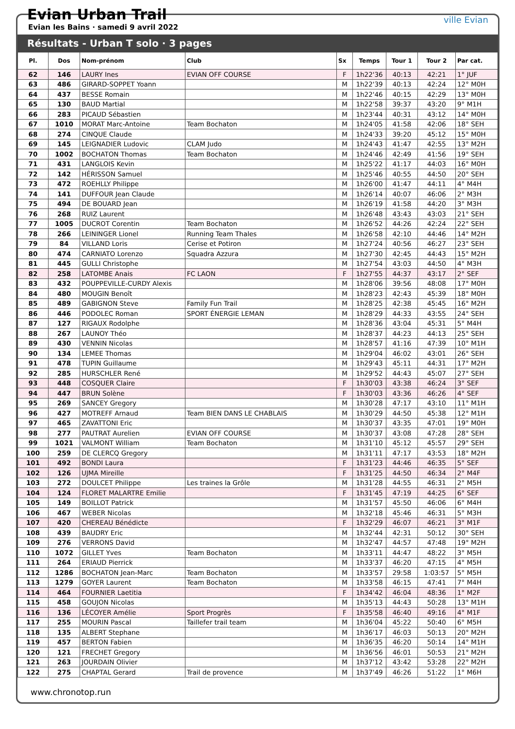Evian Urban Trail
Evian les Bains · samedi 9 avril 2022
ville Evian
Résultats - Urban T solo · 3 pages
| Pl. | Dos | Nom-prénom | Club | Sx | Temps | Tour 1 | Tour 2 | Par cat. |
| --- | --- | --- | --- | --- | --- | --- | --- | --- |
| 62 | 146 | LAURY Ines | EVIAN OFF COURSE | F | 1h22'36 | 40:13 | 42:21 | 1° JUF |
| 63 | 486 | GIRARD-SOPPET Yoann | | M | 1h22'39 | 40:13 | 42:24 | 12° M0H |
| 64 | 437 | BESSE Romain | | M | 1h22'46 | 40:15 | 42:29 | 13° M0H |
| 65 | 130 | BAUD Martial | | M | 1h22'58 | 39:37 | 43:20 | 9° M1H |
| 66 | 283 | PICAUD Sébastien | | M | 1h23'44 | 40:31 | 43:12 | 14° M0H |
| 67 | 1010 | MORAT Marc-Antoine | Team Bochaton | M | 1h24'05 | 41:58 | 42:06 | 18° SEH |
| 68 | 274 | CINQUE Claude | | M | 1h24'33 | 39:20 | 45:12 | 15° M0H |
| 69 | 145 | LEIGNADIER Ludovic | CLAM Judo | M | 1h24'43 | 41:47 | 42:55 | 13° M2H |
| 70 | 1002 | BOCHATON Thomas | Team Bochaton | M | 1h24'46 | 42:49 | 41:56 | 19° SEH |
| 71 | 431 | LANGLOIS Kevin | | M | 1h25'22 | 41:17 | 44:03 | 16° M0H |
| 72 | 142 | HÉRISSON Samuel | | M | 1h25'46 | 40:55 | 44:50 | 20° SEH |
| 73 | 472 | ROEHLLY Philippe | | M | 1h26'00 | 41:47 | 44:11 | 4° M4H |
| 74 | 141 | DUFFOUR Jean Claude | | M | 1h26'14 | 40:07 | 46:06 | 2° M3H |
| 75 | 494 | DE BOUARD Jean | | M | 1h26'19 | 41:58 | 44:20 | 3° M3H |
| 76 | 268 | RUIZ Laurent | | M | 1h26'48 | 43:43 | 43:03 | 21° SEH |
| 77 | 1005 | DUCROT Corentin | Team Bochaton | M | 1h26'52 | 44:26 | 42:24 | 22° SEH |
| 78 | 266 | LEININGER Lionel | Running Team Thales | M | 1h26'58 | 42:10 | 44:46 | 14° M2H |
| 79 | 84 | VILLAND Loris | Cerise et Potiron | M | 1h27'24 | 40:56 | 46:27 | 23° SEH |
| 80 | 474 | CARNIATO Lorenzo | Squadra Azzura | M | 1h27'30 | 42:45 | 44:43 | 15° M2H |
| 81 | 445 | GULLI Christophe | | M | 1h27'54 | 43:03 | 44:50 | 4° M3H |
| 82 | 258 | LATOMBE Anais | FC LAON | F | 1h27'55 | 44:37 | 43:17 | 2° SEF |
| 83 | 432 | POUPPEVILLE-CURDY Alexis | | M | 1h28'06 | 39:56 | 48:08 | 17° M0H |
| 84 | 480 | MOUGIN Benoît | | M | 1h28'23 | 42:43 | 45:39 | 18° M0H |
| 85 | 489 | GABIGNON Steve | Family Fun Trail | M | 1h28'25 | 42:38 | 45:45 | 16° M2H |
| 86 | 446 | PODOLEC Roman | SPORT ÉNERGIE LEMAN | M | 1h28'29 | 44:33 | 43:55 | 24° SEH |
| 87 | 127 | RIGAUX Rodolphe | | M | 1h28'36 | 43:04 | 45:31 | 5° M4H |
| 88 | 267 | LAUNOY Théo | | M | 1h28'37 | 44:23 | 44:13 | 25° SEH |
| 89 | 430 | VENNIN Nicolas | | M | 1h28'57 | 41:16 | 47:39 | 10° M1H |
| 90 | 134 | LEMEE Thomas | | M | 1h29'04 | 46:02 | 43:01 | 26° SEH |
| 91 | 478 | TUPIN Guillaume | | M | 1h29'43 | 45:11 | 44:31 | 17° M2H |
| 92 | 285 | HURSCHLER René | | M | 1h29'52 | 44:43 | 45:07 | 27° SEH |
| 93 | 448 | COSQUER Claire | | F | 1h30'03 | 43:38 | 46:24 | 3° SEF |
| 94 | 447 | BRUN Solène | | F | 1h30'03 | 43:36 | 46:26 | 4° SEF |
| 95 | 269 | SANCEY Gregory | | M | 1h30'28 | 47:17 | 43:10 | 11° M1H |
| 96 | 427 | MOTREFF Arnaud | Team BIEN DANS LE CHABLAIS | M | 1h30'29 | 44:50 | 45:38 | 12° M1H |
| 97 | 465 | ZAVATTONI Eric | | M | 1h30'37 | 43:35 | 47:01 | 19° M0H |
| 98 | 277 | PAUTRAT Aurelien | EVIAN OFF COURSE | M | 1h30'37 | 43:08 | 47:28 | 28° SEH |
| 99 | 1021 | VALMONT William | Team Bochaton | M | 1h31'10 | 45:12 | 45:57 | 29° SEH |
| 100 | 259 | DE CLERCQ Gregory | | M | 1h31'11 | 47:17 | 43:53 | 18° M2H |
| 101 | 492 | BONDI Laura | | F | 1h31'23 | 44:46 | 46:35 | 5° SEF |
| 102 | 126 | UJMA Mireille | | F | 1h31'25 | 44:50 | 46:34 | 2° M4F |
| 103 | 272 | DOULCET Philippe | Les traines la Grôle | M | 1h31'28 | 44:55 | 46:31 | 2° M5H |
| 104 | 124 | FLORET MALARTRE Emilie | | F | 1h31'45 | 47:19 | 44:25 | 6° SEF |
| 105 | 149 | BOILLOT Patrick | | M | 1h31'57 | 45:50 | 46:06 | 6° M4H |
| 106 | 467 | WEBER Nicolas | | M | 1h32'18 | 45:46 | 46:31 | 5° M3H |
| 107 | 420 | CHEREAU Bénédicte | | F | 1h32'29 | 46:07 | 46:21 | 3° M1F |
| 108 | 439 | BAUDRY Eric | | M | 1h32'44 | 42:31 | 50:12 | 30° SEH |
| 109 | 276 | VERRONS David | | M | 1h32'47 | 44:57 | 47:48 | 19° M2H |
| 110 | 1072 | GILLET Yves | Team Bochaton | M | 1h33'11 | 44:47 | 48:22 | 3° M5H |
| 111 | 264 | ERIAUD Pierrick | | M | 1h33'37 | 46:20 | 47:15 | 4° M5H |
| 112 | 1286 | BOCHATON Jean-Marc | Team Bochaton | M | 1h33'57 | 29:58 | 1:03:57 | 5° M5H |
| 113 | 1279 | GOYER Laurent | Team Bochaton | M | 1h33'58 | 46:15 | 47:41 | 7° M4H |
| 114 | 464 | FOURNIER Laetitia | | F | 1h34'42 | 46:04 | 48:36 | 1° M2F |
| 115 | 458 | GOUJON Nicolas | | M | 1h35'13 | 44:43 | 50:28 | 13° M1H |
| 116 | 136 | LÉCOYER Amélie | Sport Progrès | F | 1h35'58 | 46:40 | 49:16 | 4° M1F |
| 117 | 255 | MOURIN Pascal | Taillefer trail team | M | 1h36'04 | 45:22 | 50:40 | 6° M5H |
| 118 | 135 | ALBERT Stephane | | M | 1h36'17 | 46:03 | 50:13 | 20° M2H |
| 119 | 457 | BERTON Fabien | | M | 1h36'35 | 46:20 | 50:14 | 14° M1H |
| 120 | 121 | FRECHET Gregory | | M | 1h36'56 | 46:01 | 50:53 | 21° M2H |
| 121 | 263 | JOURDAIN Olivier | | M | 1h37'12 | 43:42 | 53:28 | 22° M2H |
| 122 | 275 | CHAPTAL Gerard | Trail de provence | M | 1h37'49 | 46:26 | 51:22 | 1° M6H |
www.chronotop.run